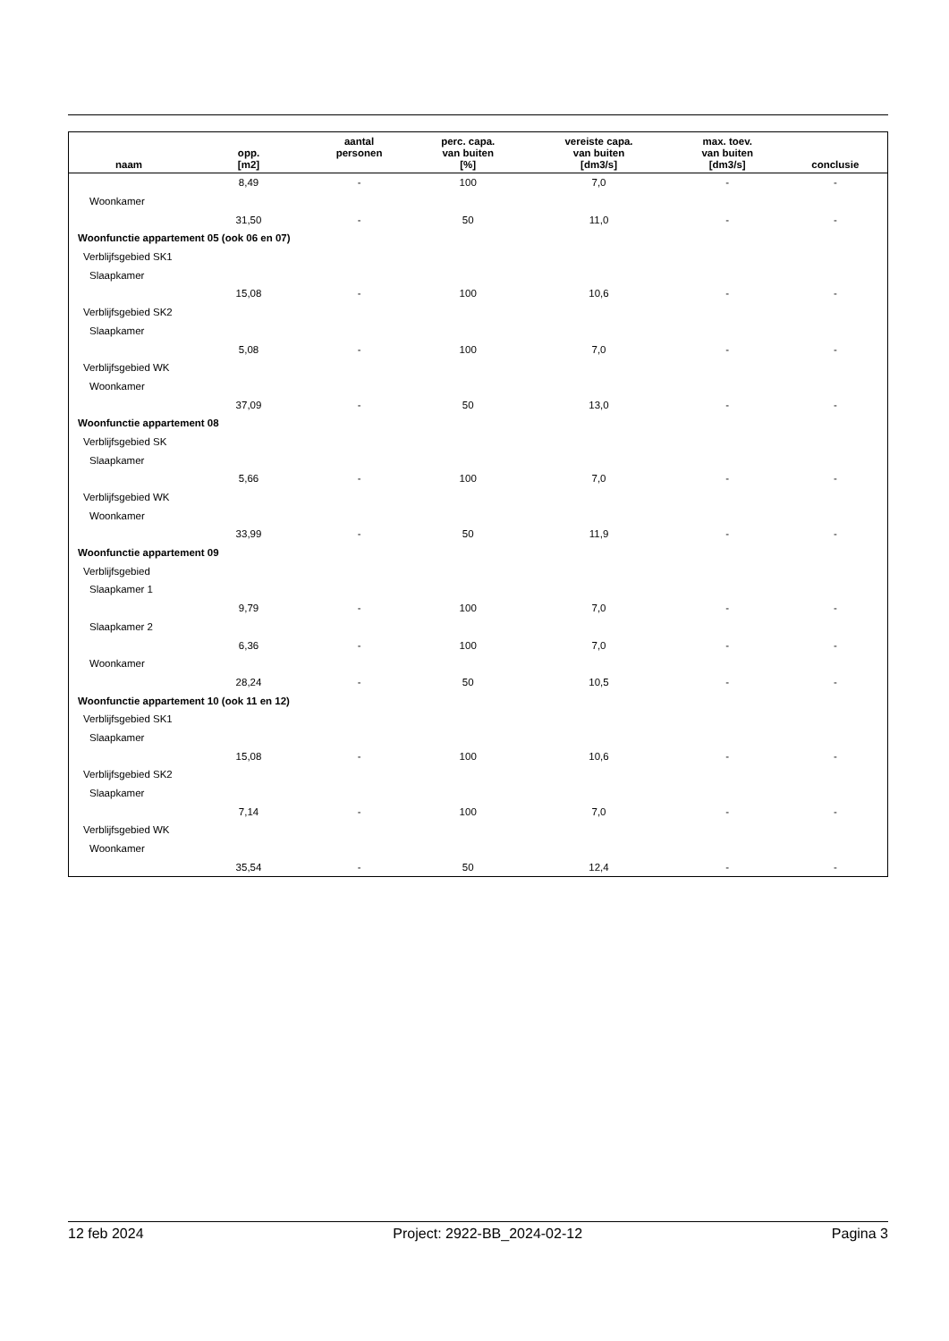| naam | opp. [m2] | aantal personen | perc. capa. van buiten [%] | vereiste capa. van buiten [dm3/s] | max. toev. van buiten [dm3/s] | conclusie |
| --- | --- | --- | --- | --- | --- | --- |
| | 8,49 | - | 100 | 7,0 | - | - |
| Woonkamer | | | | | | |
| | 31,50 | - | 50 | 11,0 | - | - |
| Woonfunctie appartement 05 (ook 06 en 07) | | | | | | |
| Verblijfsgebied SK1 | | | | | | |
| Slaapkamer | | | | | | |
| | 15,08 | - | 100 | 10,6 | - | - |
| Verblijfsgebied SK2 | | | | | | |
| Slaapkamer | | | | | | |
| | 5,08 | - | 100 | 7,0 | - | - |
| Verblijfsgebied WK | | | | | | |
| Woonkamer | | | | | | |
| | 37,09 | - | 50 | 13,0 | - | - |
| Woonfunctie appartement 08 | | | | | | |
| Verblijfsgebied SK | | | | | | |
| Slaapkamer | | | | | | |
| | 5,66 | - | 100 | 7,0 | - | - |
| Verblijfsgebied WK | | | | | | |
| Woonkamer | | | | | | |
| | 33,99 | - | 50 | 11,9 | - | - |
| Woonfunctie appartement 09 | | | | | | |
| Verblijfsgebied | | | | | | |
| Slaapkamer 1 | | | | | | |
| | 9,79 | - | 100 | 7,0 | - | - |
| Slaapkamer 2 | | | | | | |
| | 6,36 | - | 100 | 7,0 | - | - |
| Woonkamer | | | | | | |
| | 28,24 | - | 50 | 10,5 | - | - |
| Woonfunctie appartement 10 (ook 11 en 12) | | | | | | |
| Verblijfsgebied SK1 | | | | | | |
| Slaapkamer | | | | | | |
| | 15,08 | - | 100 | 10,6 | - | - |
| Verblijfsgebied SK2 | | | | | | |
| Slaapkamer | | | | | | |
| | 7,14 | - | 100 | 7,0 | - | - |
| Verblijfsgebied WK | | | | | | |
| Woonkamer | | | | | | |
| | 35,54 | - | 50 | 12,4 | - | - |
12 feb 2024 Project: 2922-BB_2024-02-12 Pagina 3